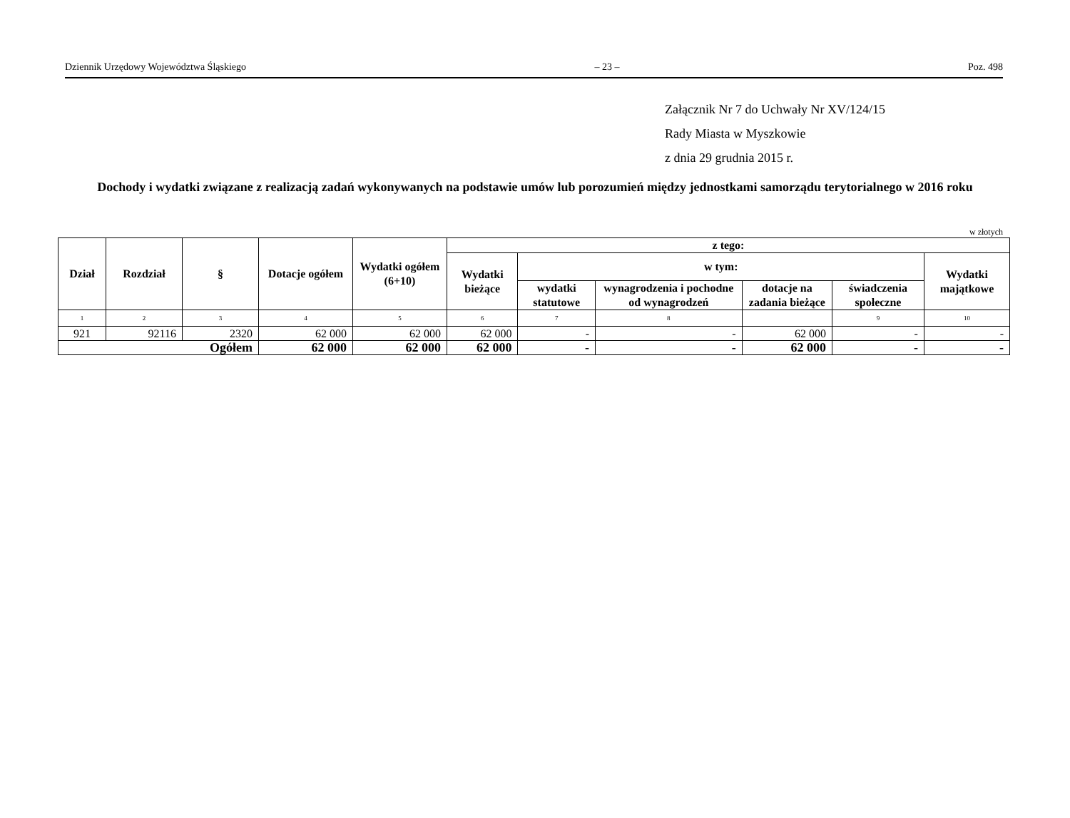Dziennik Urzędowy Województwa Śląskiego – 23 – Poz. 498
Załącznik Nr 7 do Uchwały Nr XV/124/15
Rady Miasta w Myszkowie
z dnia 29 grudnia 2015 r.
Dochody i wydatki związane z realizacją zadań wykonywanych na podstawie umów lub porozumień między jednostkami samorządu terytorialnego w 2016 roku
w złotych
| Dział | Rozdział | § | Dotacje ogółem | Wydatki ogółem (6+10) | z tego: | | | | | |
| --- | --- | --- | --- | --- | --- | --- | --- | --- | --- | --- |
| | | | | | Wydatki bieżące | w tym: | | | | Wydatki majątkowe |
| | | | | | | wydatki statutowe | wynagrodzenia i pochodne od wynagrodzeń | dotacje na zadania bieżące | świadczenia społeczne | |
| 1 | 2 | 3 | 4 | 5 | 6 | 7 | 8 | | 9 | 10 |
| 921 | 92116 | 2320 | 62 000 | 62 000 | 62 000 | - | - | 62 000 | - | - |
| Ogółem | | | 62 000 | 62 000 | 62 000 | - | - | 62 000 | - | - |